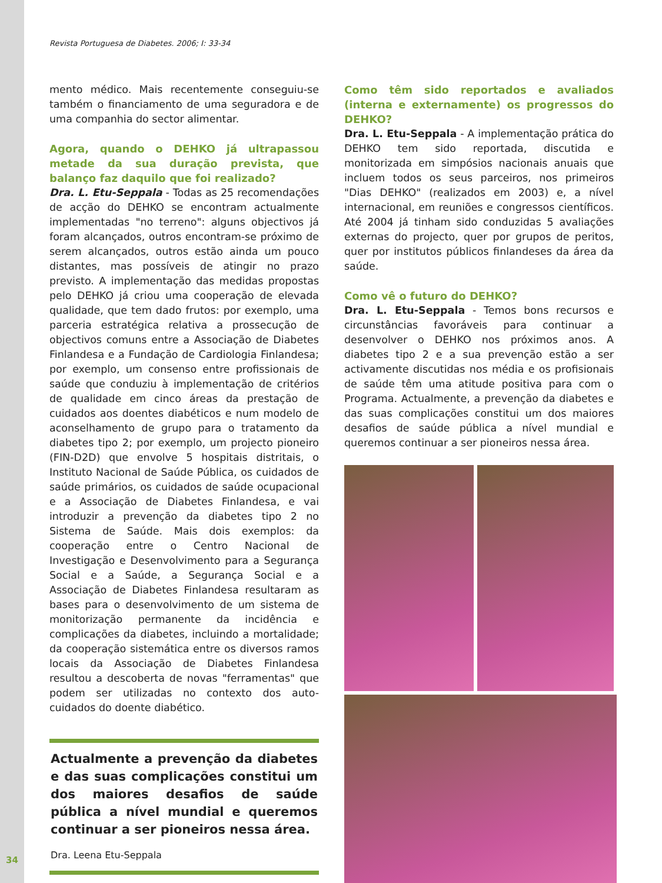Revista Portuguesa de Diabetes. 2006; I: 33-34
mento médico. Mais recentemente conseguiu-se também o financiamento de uma seguradora e de uma companhia do sector alimentar.
Agora, quando o DEHKO já ultrapassou metade da sua duração prevista, que balanço faz daquilo que foi realizado?
Dra. L. Etu-Seppala - Todas as 25 recomendações de acção do DEHKO se encontram actualmente implementadas "no terreno": alguns objectivos já foram alcançados, outros encontram-se próximo de serem alcançados, outros estão ainda um pouco distantes, mas possíveis de atingir no prazo previsto. A implementação das medidas propostas pelo DEHKO já criou uma cooperação de elevada qualidade, que tem dado frutos: por exemplo, uma parceria estratégica relativa a prossecução de objectivos comuns entre a Associação de Diabetes Finlandesa e a Fundação de Cardiologia Finlandesa; por exemplo, um consenso entre profissionais de saúde que conduziu à implementação de critérios de qualidade em cinco áreas da prestação de cuidados aos doentes diabéticos e num modelo de aconselhamento de grupo para o tratamento da diabetes tipo 2; por exemplo, um projecto pioneiro (FIN-D2D) que envolve 5 hospitais distritais, o Instituto Nacional de Saúde Pública, os cuidados de saúde primários, os cuidados de saúde ocupacional e a Associação de Diabetes Finlandesa, e vai introduzir a prevenção da diabetes tipo 2 no Sistema de Saúde. Mais dois exemplos: da cooperação entre o Centro Nacional de Investigação e Desenvolvimento para a Segurança Social e a Saúde, a Segurança Social e a Associação de Diabetes Finlandesa resultaram as bases para o desenvolvimento de um sistema de monitorização permanente da incidência e complicações da diabetes, incluindo a mortalidade; da cooperação sistemática entre os diversos ramos locais da Associação de Diabetes Finlandesa resultou a descoberta de novas "ferramentas" que podem ser utilizadas no contexto dos auto-cuidados do doente diabético.
Actualmente a prevenção da diabetes e das suas complicações constitui um dos maiores desafios de saúde pública a nível mundial e queremos continuar a ser pioneiros nessa área.
Dra. Leena Etu-Seppala
Como têm sido reportados e avaliados (interna e externamente) os progressos do DEHKO?
Dra. L. Etu-Seppala - A implementação prática do DEHKO tem sido reportada, discutida e monitorizada em simpósios nacionais anuais que incluem todos os seus parceiros, nos primeiros "Dias DEHKO" (realizados em 2003) e, a nível internacional, em reuniões e congressos científicos. Até 2004 já tinham sido conduzidas 5 avaliações externas do projecto, quer por grupos de peritos, quer por institutos públicos finlandeses da área da saúde.
Como vê o futuro do DEHKO?
Dra. L. Etu-Seppala - Temos bons recursos e circunstâncias favoráveis para continuar a desenvolver o DEHKO nos próximos anos. A diabetes tipo 2 e a sua prevenção estão a ser activamente discutidas nos média e os profisionais de saúde têm uma atitude positiva para com o Programa. Actualmente, a prevenção da diabetes e das suas complicações constitui um dos maiores desafios de saúde pública a nível mundial e queremos continuar a ser pioneiros nessa área.
34